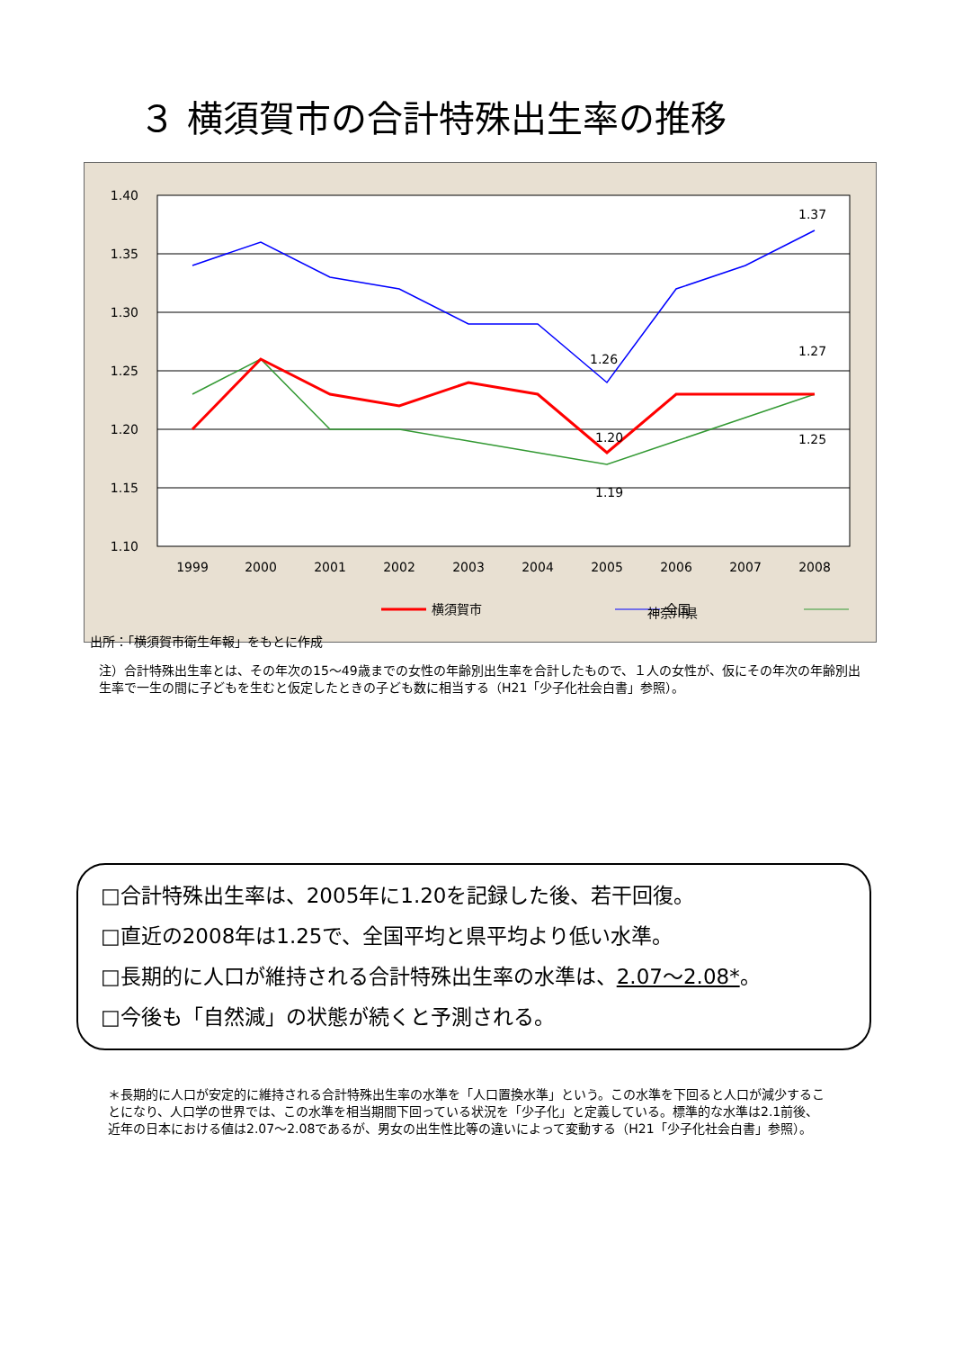３ 横須賀市の合計特殊出生率の推移
1.40
1.35
1.30
1.25
1.20
1.15
1.10
1999
2000
2001
2002
2003
2004
2005
2006
2007
2008
1.26
1.37
1.27
1.25
1.20
1.19
横須賀市
全国
神奈川県
出所：「横須賀市衛生年報」をもとに作成
注）合計特殊出生率とは、その年次の15～49歳までの女性の年齢別出生率を合計したもので、１人の女性が、仮にその年次の年齢別出生率で一生の間に子どもを生むと仮定したときの子ども数に相当する（H21「少子化社会白書」参照）。
□合計特殊出生率は、2005年に1.20を記録した後、若干回復。
□直近の2008年は1.25で、全国平均と県平均より低い水準。
□長期的に人口が維持される合計特殊出生率の水準は、2.07～2.08*。
□今後も「自然減」の状態が続くと予測される。
＊長期的に人口が安定的に維持される合計特殊出生率の水準を「人口置換水準」という。この水準を下回ると人口が減少することになり、人口学の世界では、この水準を相当期間下回っている状況を「少子化」と定義している。標準的な水準は2.1前後、近年の日本における値は2.07～2.08であるが、男女の出生性比等の違いによって変動する（H21「少子化社会白書」参照）。